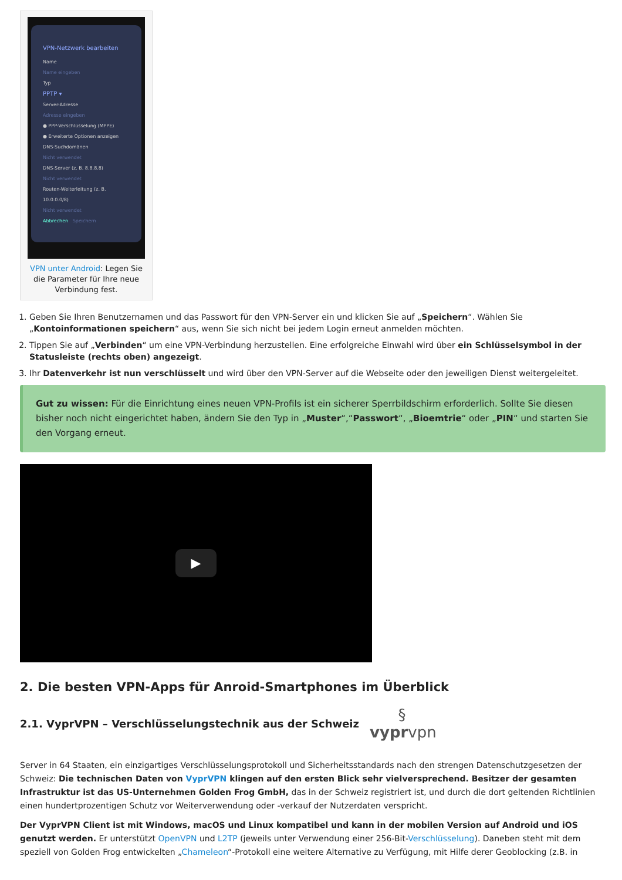VPN-Netzwerk bearbeiten
Name
Name eingeben
Typ
PPTP ▾
Server-Adresse
Adresse eingeben
● PPP-Verschlüsselung (MPPE)
● Erweiterte Optionen anzeigen
DNS-Suchdomänen
Nicht verwendet
DNS-Server (z. B. 8.8.8.8)
Nicht verwendet
Routen-Weiterleitung (z. B. 10.0.0.0/8)
Nicht verwendet
Abbrechen Speichern
VPN unter Android: Legen Sie die Parameter für Ihre neue Verbindung fest.
1. Geben Sie Ihren Benutzernamen und das Passwort für den VPN-Server ein und klicken Sie auf „Speichern“. Wählen Sie „Kontoinformationen speichern“ aus, wenn Sie sich nicht bei jedem Login erneut anmelden möchten.
2. Tippen Sie auf „Verbinden“ um eine VPN-Verbindung herzustellen. Eine erfolgreiche Einwahl wird über ein Schlüsselsymbol in der Statusleiste (rechts oben) angezeigt.
3. Ihr Datenverkehr ist nun verschlüsselt und wird über den VPN-Server auf die Webseite oder den jeweiligen Dienst weitergeleitet.
Gut zu wissen: Für die Einrichtung eines neuen VPN-Profils ist ein sicherer Sperrbildschirm erforderlich. Sollte Sie diesen bisher noch nicht eingerichtet haben, ändern Sie den Typ in „Muster“,“Passwort“, „Bioemtrie“ oder „PIN“ und starten Sie den Vorgang erneut.
▶
2. Die besten VPN-Apps für Anroid-Smartphones im Überblick
2.1. VyprVPN – Verschlüsselungstechnik aus der Schweiz
§
vyprvpn
Server in 64 Staaten, ein einzigartiges Verschlüsselungsprotokoll und Sicherheitsstandards nach den strengen Datenschutzgesetzen der Schweiz: Die technischen Daten von VyprVPN klingen auf den ersten Blick sehr vielversprechend. Besitzer der gesamten Infrastruktur ist das US-Unternehmen Golden Frog GmbH, das in der Schweiz registriert ist, und durch die dort geltenden Richtlinien einen hundertprozentigen Schutz vor Weiterverwendung oder -verkauf der Nutzerdaten verspricht.
Der VyprVPN Client ist mit Windows, macOS und Linux kompatibel und kann in der mobilen Version auf Android und iOS genutzt werden. Er unterstützt OpenVPN und L2TP (jeweils unter Verwendung einer 256-Bit-Verschlüsselung). Daneben steht mit dem speziell von Golden Frog entwickelten „Chameleon“-Protokoll eine weitere Alternative zu Verfügung, mit Hilfe derer Geoblocking (z.B. in